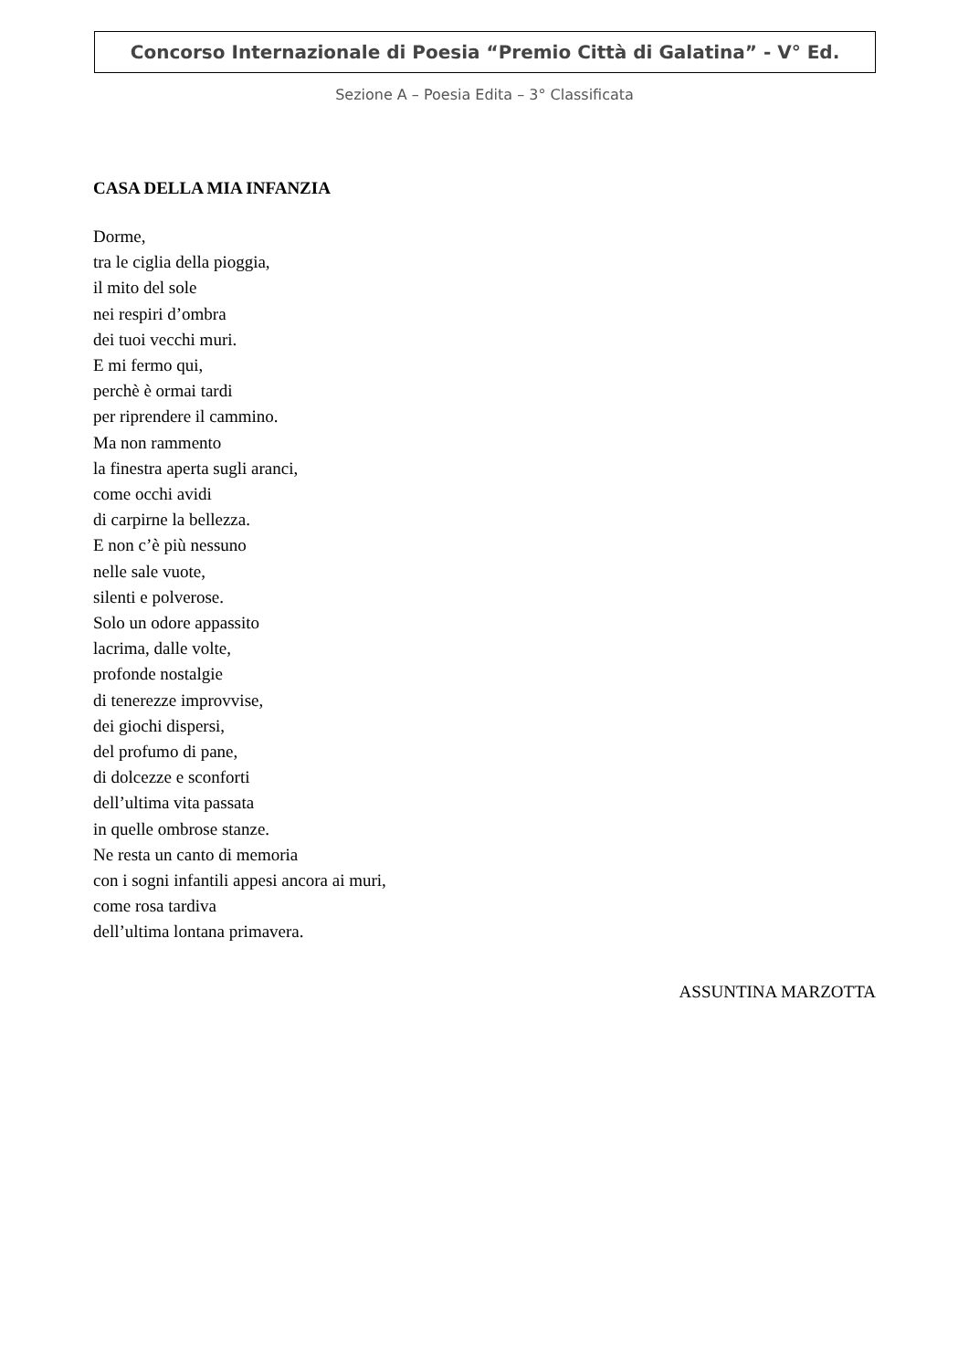Concorso Internazionale di Poesia “Premio Città di Galatina” - V° Ed.
Sezione A – Poesia Edita – 3° Classificata
CASA DELLA MIA INFANZIA
Dorme,
tra le ciglia della pioggia,
il mito del sole
nei respiri d’ombra
dei tuoi vecchi muri.
E mi fermo qui,
perchè è ormai tardi
per riprendere il cammino.
Ma non rammento
la finestra aperta sugli aranci,
come occhi avidi
di carpirne la bellezza.
E non c’è più nessuno
nelle sale vuote,
silenti e polverose.
Solo un odore appassito
lacrima, dalle volte,
profonde nostalgie
di tenerezze improvvise,
dei giochi dispersi,
del profumo di pane,
di dolcezze e sconforti
dell’ultima vita passata
in quelle ombrose stanze.
Ne resta un canto di memoria
con i sogni infantili appesi ancora ai muri,
come rosa tardiva
dell’ultima lontana primavera.
ASSUNTINA MARZOTTA